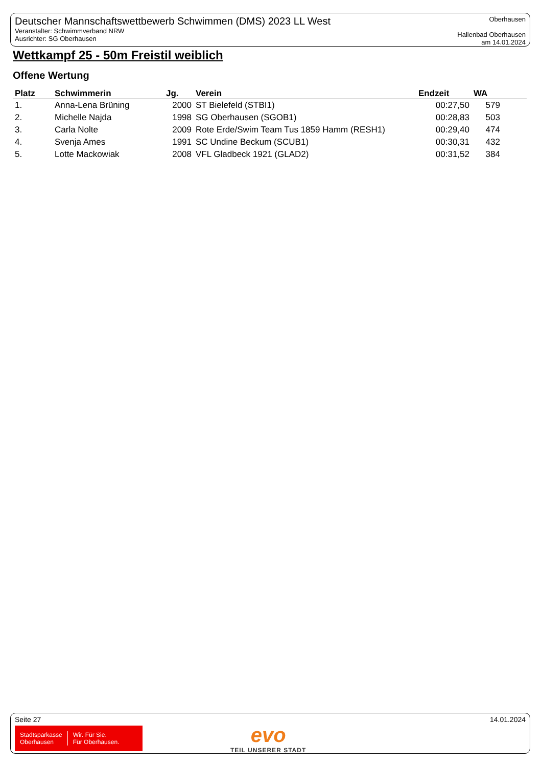Deutscher Mannschaftswettbewerb Schwimmen (DMS) 2023 LL West
Veranstalter: Schwimmverband NRW
Ausrichter: SG Oberhausen
Oberhausen
Hallenbad Oberhausen
am 14.01.2024
Wettkampf 25 - 50m Freistil weiblich
Offene Wertung
| Platz | Schwimmerin | Jg. | Verein | Endzeit | WA |
| --- | --- | --- | --- | --- | --- |
| 1. | Anna-Lena Brüning | 2000 | ST Bielefeld (STBI1) | 00:27,50 | 579 |
| 2. | Michelle Najda | 1998 | SG Oberhausen (SGOB1) | 00:28,83 | 503 |
| 3. | Carla Nolte | 2009 | Rote Erde/Swim Team Tus 1859 Hamm (RESH1) | 00:29,40 | 474 |
| 4. | Svenja Ames | 1991 | SC Undine Beckum (SCUB1) | 00:30,31 | 432 |
| 5. | Lotte Mackowiak | 2008 | VFL Gladbeck 1921 (GLAD2) | 00:31,52 | 384 |
Seite 27 14.01.2024
Stadtsparkasse
Oberhausen
Wir. Für Sie.
Für Oberhausen.
evo
TEIL UNSERER STADT